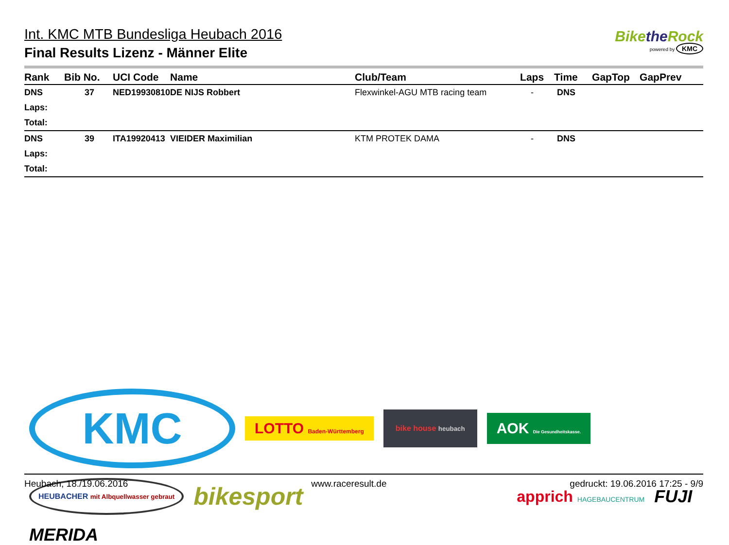Int. KMC MTB Bundesliga Heubach 2016
Final Results Lizenz - Männer Elite
Bikethe Rock
powered by KMC
| Rank | Bib No. | UCI Code | Name | Club/Team | Laps | Time | GapTop | GapPrev |
| --- | --- | --- | --- | --- | --- | --- | --- | --- |
| DNS | 37 | NED19930810 | DE NIJS Robbert | Flexwinkel-AGU MTB racing team | - | DNS | | |
| Laps: | | | | | | | | |
| Total: | | | | | | | | |
| DNS | 39 | ITA19920413 | VIEIDER Maximilian | KTM PROTEK DAMA | - | DNS | | |
| Laps: | | | | | | | | |
| Total: | | | | | | | | |
KMC
LOTTO Baden-Württemberg
bike house heubach
AOK Die Gesundheitskasse.
HEUBACHER mit Albquellwasser gebraut
bikesport
apprich HAGEBAUCENTRUM
FUJI
MERIDA
Heubach, 18./19.06.2016 www.raceresult.de gedruckt: 19.06.2016 17:25 - 9/9